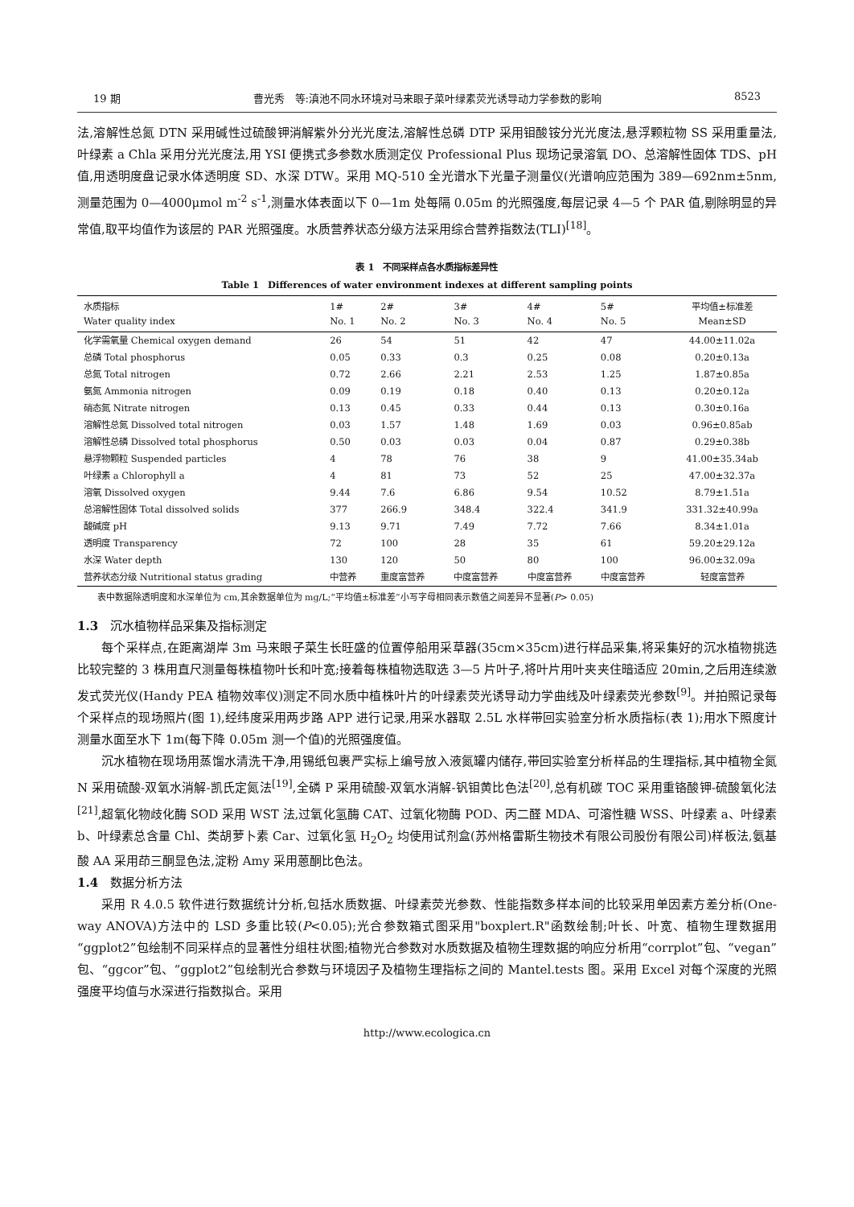19 期 曹光秀　等:滇池不同水环境对马来眼子菜叶绿素荧光诱导动力学参数的影响 8523
法,溶解性总氮 DTN 采用碱性过硫酸钾消解紫外分光光度法,溶解性总磷 DTP 采用钼酸铵分光光度法,悬浮颗粒物 SS 采用重量法,叶绿素 a Chla 采用分光光度法,用 YSI 便携式多参数水质测定仪 Professional Plus 现场记录溶氧 DO、总溶解性固体 TDS、pH 值,用透明度盘记录水体透明度 SD、水深 DTW。采用 MQ-510 全光谱水下光量子测量仪(光谱响应范围为 389—692nm±5nm,测量范围为 0—4000μmol m<sup>-2</sup> s<sup>-1</sup>,测量水体表面以下 0—1m 处每隔 0.05m 的光照强度,每层记录 4—5 个 PAR 值,剔除明显的异常值,取平均值作为该层的 PAR 光照强度。水质营养状态分级方法采用综合营养指数法(TLI)<sup>[18]</sup>。
表 1　不同采样点各水质指标差异性
Table 1　Differences of water environment indexes at different sampling points
| 水质指标 Water quality index | 1# No. 1 | 2# No. 2 | 3# No. 3 | 4# No. 4 | 5# No. 5 | 平均值±标准差 Mean±SD |
| --- | --- | --- | --- | --- | --- | --- |
| 化学需氧量 Chemical oxygen demand | 26 | 54 | 51 | 42 | 47 | 44.00±11.02a |
| 总磷 Total phosphorus | 0.05 | 0.33 | 0.3 | 0.25 | 0.08 | 0.20±0.13a |
| 总氮 Total nitrogen | 0.72 | 2.66 | 2.21 | 2.53 | 1.25 | 1.87±0.85a |
| 氨氮 Ammonia nitrogen | 0.09 | 0.19 | 0.18 | 0.40 | 0.13 | 0.20±0.12a |
| 硝态氮 Nitrate nitrogen | 0.13 | 0.45 | 0.33 | 0.44 | 0.13 | 0.30±0.16a |
| 溶解性总氮 Dissolved total nitrogen | 0.03 | 1.57 | 1.48 | 1.69 | 0.03 | 0.96±0.85ab |
| 溶解性总磷 Dissolved total phosphorus | 0.50 | 0.03 | 0.03 | 0.04 | 0.87 | 0.29±0.38b |
| 悬浮物颗粒 Suspended particles | 4 | 78 | 76 | 38 | 9 | 41.00±35.34ab |
| 叶绿素 a Chlorophyll a | 4 | 81 | 73 | 52 | 25 | 47.00±32.37a |
| 溶氧 Dissolved oxygen | 9.44 | 7.6 | 6.86 | 9.54 | 10.52 | 8.79±1.51a |
| 总溶解性固体 Total dissolved solids | 377 | 266.9 | 348.4 | 322.4 | 341.9 | 331.32±40.99a |
| 酸碱度 pH | 9.13 | 9.71 | 7.49 | 7.72 | 7.66 | 8.34±1.01a |
| 透明度 Transparency | 72 | 100 | 28 | 35 | 61 | 59.20±29.12a |
| 水深 Water depth | 130 | 120 | 50 | 80 | 100 | 96.00±32.09a |
| 营养状态分级 Nutritional status grading | 中营养 | 重度富营养 | 中度富营养 | 中度富营养 | 中度富营养 | 轻度富营养 |
表中数据除透明度和水深单位为 cm,其余数据单位为 mg/L;“平均值±标准差”小写字母相同表示数值之间差异不显著(P> 0.05)
1.3　沉水植物样品采集及指标测定
每个采样点,在距离湖岸 3m 马来眼子菜生长旺盛的位置停船用采草器(35cm×35cm)进行样品采集,将采集好的沉水植物挑选比较完整的 3 株用直尺测量每株植物叶长和叶宽;接着每株植物选取选 3—5 片叶子,将叶片用叶夹夹住暗适应 20min,之后用连续激发式荧光仪(Handy PEA 植物效率仪)测定不同水质中植株叶片的叶绿素荧光诱导动力学曲线及叶绿素荧光参数<sup>[9]</sup>。并拍照记录每个采样点的现场照片(图 1),经纬度采用两步路 APP 进行记录,用采水器取 2.5L 水样带回实验室分析水质指标(表 1);用水下照度计测量水面至水下 1m(每下降 0.05m 测一个值)的光照强度值。
沉水植物在现场用蒸馏水清洗干净,用锡纸包裹严实标上编号放入液氮罐内储存,带回实验室分析样品的生理指标,其中植物全氮 N 采用硫酸-双氧水消解-凯氏定氮法<sup>[19]</sup>,全磷 P 采用硫酸-双氧水消解-钒钼黄比色法<sup>[20]</sup>,总有机碳 TOC 采用重铬酸钾-硫酸氧化法<sup>[21]</sup>,超氧化物歧化酶 SOD 采用 WST 法,过氧化氢酶 CAT、过氧化物酶 POD、丙二醛 MDA、可溶性糖 WSS、叶绿素 a、叶绿素 b、叶绿素总含量 Chl、类胡萝卜素 Car、过氧化氢 H<sub>2</sub>O<sub>2</sub> 均使用试剂盒(苏州格雷斯生物技术有限公司股份有限公司)样板法,氨基酸 AA 采用茚三酮显色法,淀粉 Amy 采用蒽酮比色法。
1.4　数据分析方法
采用 R 4.0.5 软件进行数据统计分析,包括水质数据、叶绿素荧光参数、性能指数多样本间的比较采用单因素方差分析(One-way ANOVA)方法中的 LSD 多重比较(P<0.05);光合参数箱式图采用"boxplert.R"函数绘制;叶长、叶宽、植物生理数据用“ggplot2”包绘制不同采样点的显著性分组柱状图;植物光合参数对水质数据及植物生理数据的响应分析用“corrplot”包、“vegan”包、“ggcor”包、“ggplot2”包绘制光合参数与环境因子及植物生理指标之间的 Mantel.tests 图。采用 Excel 对每个深度的光照强度平均值与水深进行指数拟合。采用
http://www.ecologica.cn